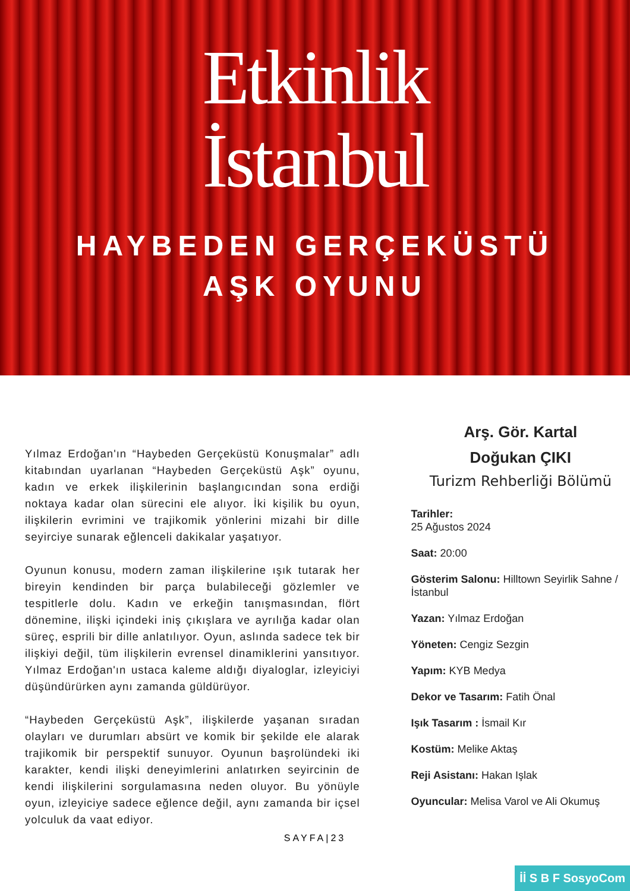Etkinlik
İstanbul
HAYBEDEN GERÇEKÜSTÜ
AŞK OYUNU
Yılmaz Erdoğan'ın “Haybeden Gerçeküstü Konuşmalar” adlı kitabından uyarlanan “Haybeden Gerçeküstü Aşk” oyunu, kadın ve erkek ilişkilerinin başlangıcından sona erdiği noktaya kadar olan sürecini ele alıyor. İki kişilik bu oyun, ilişkilerin evrimini ve trajikomik yönlerini mizahi bir dille seyirciye sunarak eğlenceli dakikalar yaşatıyor.
Oyunun konusu, modern zaman ilişkilerine ışık tutarak her bireyin kendinden bir parça bulabileceği gözlemler ve tespitlerle dolu. Kadın ve erkeğin tanışmasından, flört dönemine, ilişki içindeki iniş çıkışlara ve ayrılığa kadar olan süreç, esprili bir dille anlatılıyor. Oyun, aslında sadece tek bir ilişkiyi değil, tüm ilişkilerin evrensel dinamiklerini yansıtıyor. Yılmaz Erdoğan'ın ustaca kaleme aldığı diyaloglar, izleyiciyi düşündürürken aynı zamanda güldürüyor.
“Haybeden Gerçeküstü Aşk”, ilişkilerde yaşanan sıradan olayları ve durumları absürt ve komik bir şekilde ele alarak trajikomik bir perspektif sunuyor. Oyunun başrolündeki iki karakter, kendi ilişki deneyimlerini anlatırken seyircinin de kendi ilişkilerini sorgulamasına neden oluyor. Bu yönüyle oyun, izleyiciye sadece eğlence değil, aynı zamanda bir içsel yolculuk da vaat ediyor.
Arş. Gör. Kartal
Doğukan ÇIKI
Turizm Rehberliği Bölümü
Tarihler:
25 Ağustos 2024
Saat: 20:00
Gösterim Salonu: Hilltown Seyirlik Sahne / İstanbul
Yazan: Yılmaz Erdoğan
Yöneten: Cengiz Sezgin
Yapım: KYB Medya
Dekor ve Tasarım: Fatih Önal
Işık Tasarım : İsmail Kır
Kostüm: Melike Aktaş
Reji Asistanı: Hakan Işlak
Oyuncular: Melisa Varol ve Ali Okumuş
SAYFA|23
İİ S B F SosyoCom